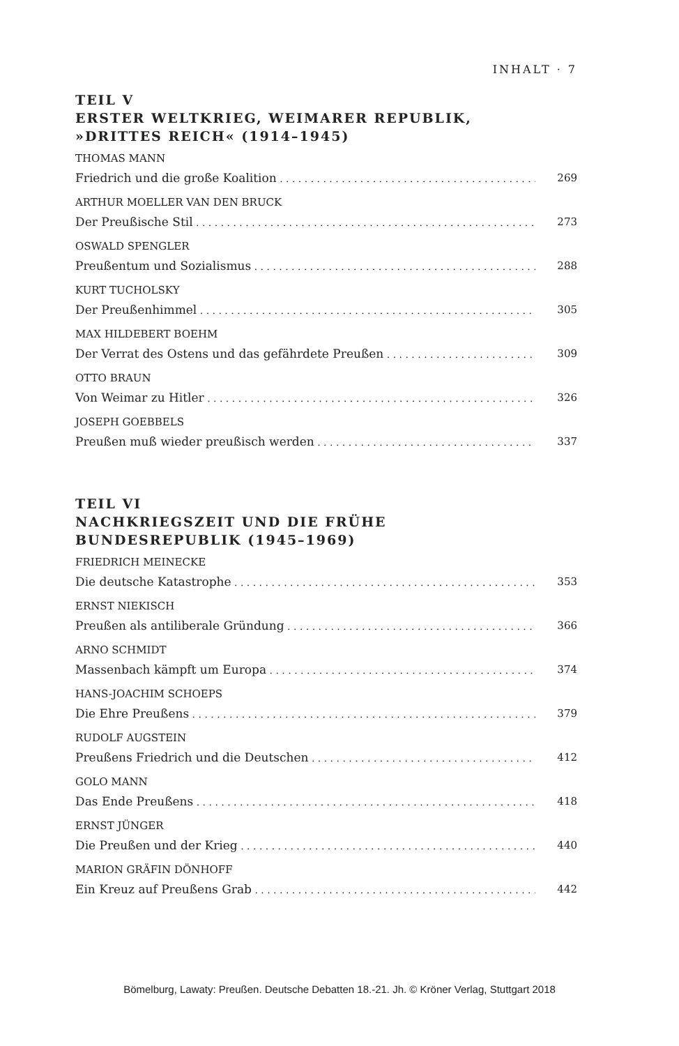INHALT · 7
TEIL V
ERSTER WELTKRIEG, WEIMARER REPUBLIK,
»DRITTES REICH« (1914–1945)
THOMAS MANN
Friedrich und die große Koalition 269
ARTHUR MOELLER VAN DEN BRUCK
Der Preußische Stil 273
OSWALD SPENGLER
Preußentum und Sozialismus 288
KURT TUCHOLSKY
Der Preußenhimmel 305
MAX HILDEBERT BOEHM
Der Verrat des Ostens und das gefährdete Preußen 309
OTTO BRAUN
Von Weimar zu Hitler 326
JOSEPH GOEBBELS
Preußen muß wieder preußisch werden 337
TEIL VI
NACHKRIEGSZEIT UND DIE FRÜHE
BUNDESREPUBLIK (1945–1969)
FRIEDRICH MEINECKE
Die deutsche Katastrophe 353
ERNST NIEKISCH
Preußen als antiliberale Gründung 366
ARNO SCHMIDT
Massenbach kämpft um Europa 374
HANS-JOACHIM SCHOEPS
Die Ehre Preußens 379
RUDOLF AUGSTEIN
Preußens Friedrich und die Deutschen 412
GOLO MANN
Das Ende Preußens 418
ERNST JÜNGER
Die Preußen und der Krieg 440
MARION GRÄFIN DÖNHOFF
Ein Kreuz auf Preußens Grab 442
Bömelburg, Lawaty: Preußen. Deutsche Debatten 18.-21. Jh. © Kröner Verlag, Stuttgart 2018